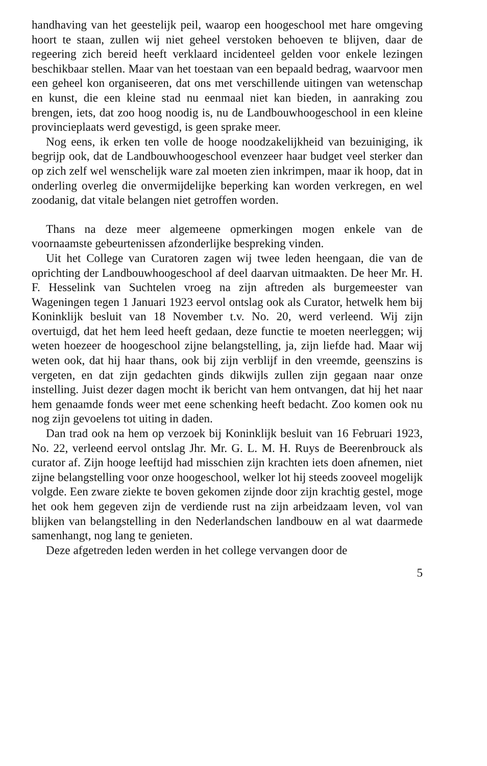handhaving van het geestelijk peil, waarop een hoogeschool met hare omgeving hoort te staan, zullen wij niet geheel verstoken behoeven te blijven, daar de regeering zich bereid heeft verklaard incidenteel gelden voor enkele lezingen beschikbaar stellen. Maar van het toestaan van een bepaald bedrag, waarvoor men een geheel kon organiseeren, dat ons met verschillende uitingen van wetenschap en kunst, die een kleine stad nu eenmaal niet kan bieden, in aanraking zou brengen, iets, dat zoo hoog noodig is, nu de Landbouwhoogeschool in een kleine provincieplaats werd gevestigd, is geen sprake meer.
Nog eens, ik erken ten volle de hooge noodzakelijkheid van bezuiniging, ik begrijp ook, dat de Landbouwhoogeschool evenzeer haar budget veel sterker dan op zich zelf wel wenschelijk ware zal moeten zien inkrimpen, maar ik hoop, dat in onderling overleg die onvermijdelijke beperking kan worden verkregen, en wel zoodanig, dat vitale belangen niet getroffen worden.
Thans na deze meer algemeene opmerkingen mogen enkele van de voornaamste gebeurtenissen afzonderlijke bespreking vinden.
Uit het College van Curatoren zagen wij twee leden heengaan, die van de oprichting der Landbouwhoogeschool af deel daarvan uitmaakten. De heer Mr. H. F. Hesselink van Suchtelen vroeg na zijn aftreden als burgemeester van Wageningen tegen 1 Januari 1923 eervol ontslag ook als Curator, hetwelk hem bij Koninklijk besluit van 18 November t.v. No. 20, werd verleend. Wij zijn overtuigd, dat het hem leed heeft gedaan, deze functie te moeten neerleggen; wij weten hoezeer de hoogeschool zijne belangstelling, ja, zijn liefde had. Maar wij weten ook, dat hij haar thans, ook bij zijn verblijf in den vreemde, geenszins is vergeten, en dat zijn gedachten ginds dikwijls zullen zijn gegaan naar onze instelling. Juist dezer dagen mocht ik bericht van hem ontvangen, dat hij het naar hem genaamde fonds weer met eene schenking heeft bedacht. Zoo komen ook nu nog zijn gevoelens tot uiting in daden.
Dan trad ook na hem op verzoek bij Koninklijk besluit van 16 Februari 1923, No. 22, verleend eervol ontslag Jhr. Mr. G. L. M. H. Ruys de Beerenbrouck als curator af. Zijn hooge leeftijd had misschien zijn krachten iets doen afnemen, niet zijne belangstelling voor onze hoogeschool, welker lot hij steeds zooveel mogelijk volgde. Een zware ziekte te boven gekomen zijnde door zijn krachtig gestel, moge het ook hem gegeven zijn de verdiende rust na zijn arbeidzaam leven, vol van blijken van belangstelling in den Nederlandschen landbouw en al wat daarmede samenhangt, nog lang te genieten.
Deze afgetreden leden werden in het college vervangen door de
5